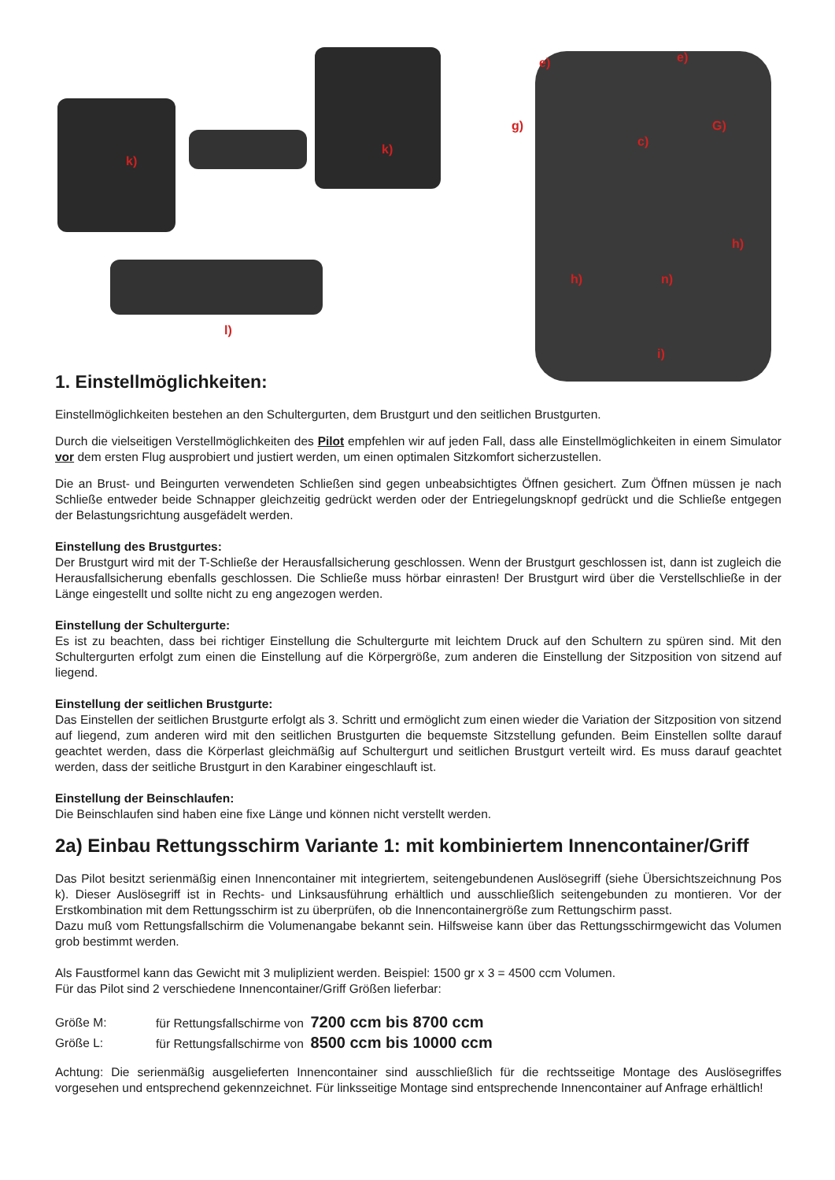k)
k)
l)
e) e)
g) G)
c)
h)
h) n)
i)
1. Einstellmöglichkeiten:
Einstellmöglichkeiten bestehen an den Schultergurten, dem Brustgurt und den seitlichen Brustgurten.
Durch die vielseitigen Verstellmöglichkeiten des Pilot empfehlen wir auf jeden Fall, dass alle Einstellmöglichkeiten in einem Simulator vor dem ersten Flug ausprobiert und justiert werden, um einen optimalen Sitzkomfort sicherzustellen.
Die an Brust- und Beingurten verwendeten Schließen sind gegen unbeabsichtigtes Öffnen gesichert. Zum Öffnen müssen je nach Schließe entweder beide Schnapper gleichzeitig gedrückt werden oder der Entriegelungsknopf gedrückt und die Schließe entgegen der Belastungsrichtung ausgefädelt werden.
Einstellung des Brustgurtes:
Der Brustgurt wird mit der T-Schließe der Herausfallsicherung geschlossen. Wenn der Brustgurt geschlossen ist, dann ist zugleich die Herausfallsicherung ebenfalls geschlossen. Die Schließe muss hörbar einrasten! Der Brustgurt wird über die Verstellschließe in der Länge eingestellt und sollte nicht zu eng angezogen werden.
Einstellung der Schultergurte:
Es ist zu beachten, dass bei richtiger Einstellung die Schultergurte mit leichtem Druck auf den Schultern zu spüren sind. Mit den Schultergurten erfolgt zum einen die Einstellung auf die Körpergröße, zum anderen die Einstellung der Sitzposition von sitzend auf liegend.
Einstellung der seitlichen Brustgurte:
Das Einstellen der seitlichen Brustgurte erfolgt als 3. Schritt und ermöglicht zum einen wieder die Variation der Sitzposition von sitzend auf liegend, zum anderen wird mit den seitlichen Brustgurten die bequemste Sitzstellung gefunden. Beim Einstellen sollte darauf geachtet werden, dass die Körperlast gleichmäßig auf Schultergurt und seitlichen Brustgurt verteilt wird. Es muss darauf geachtet werden, dass der seitliche Brustgurt in den Karabiner eingeschlauft ist.
Einstellung der Beinschlaufen:
Die Beinschlaufen sind haben eine fixe Länge und können nicht verstellt werden.
2a) Einbau Rettungsschirm Variante 1: mit kombiniertem Innencontainer/Griff
Das Pilot besitzt serienmäßig einen Innencontainer mit integriertem, seitengebundenen Auslösegriff (siehe Übersichtszeichnung Pos k). Dieser Auslösegriff ist in Rechts- und Linksausführung erhältlich und ausschließlich seitengebunden zu montieren. Vor der Erstkombination mit dem Rettungsschirm ist zu überprüfen, ob die Innencontainergröße zum Rettungschirm passt.
Dazu muß vom Rettungsfallschirm die Volumenangabe bekannt sein. Hilfsweise kann über das Rettungsschirmgewicht das Volumen grob bestimmt werden.
Als Faustformel kann das Gewicht mit 3 muliplizient werden. Beispiel: 1500 gr x 3 = 4500 ccm Volumen.
Für das Pilot sind 2 verschiedene Innencontainer/Griff Größen lieferbar:
| Größe M: | für Rettungsfallschirme von 7200 ccm bis 8700 ccm |
| Größe L: | für Rettungsfallschirme von 8500 ccm bis 10000 ccm |
Achtung: Die serienmäßig ausgelieferten Innencontainer sind ausschließlich für die rechtsseitige Montage des Auslösegriffes vorgesehen und entsprechend gekennzeichnet. Für linksseitige Montage sind entsprechende Innencontainer auf Anfrage erhältlich!